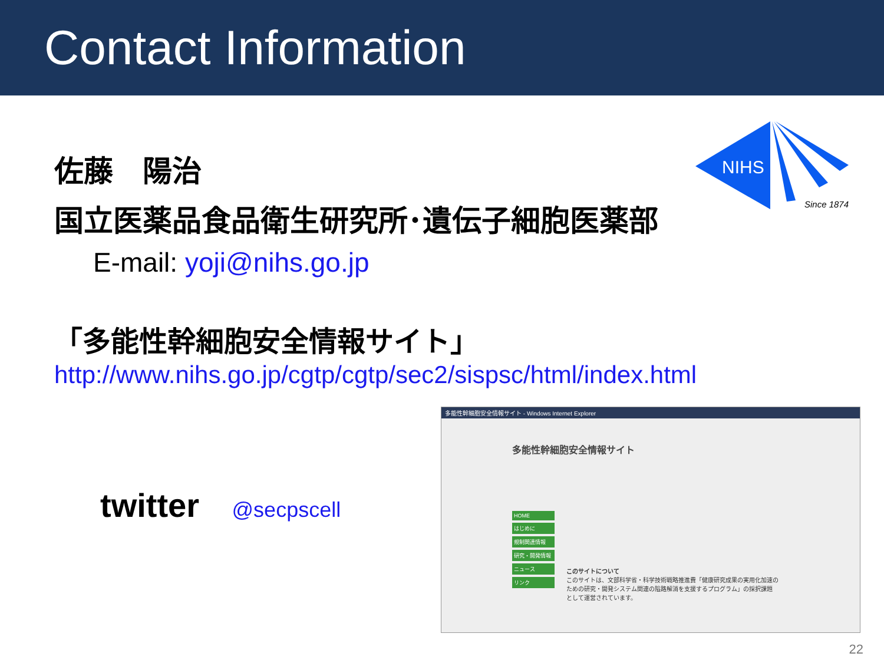Contact Information
佐藤　陽治
国立医薬品食品衛生研究所･遺伝子細胞医薬部
E-mail: yoji@nihs.go.jp
NIHS
Since 1874
「多能性幹細胞安全情報サイト」
http://www.nihs.go.jp/cgtp/cgtp/sec2/sispsc/html/index.html
twitter @secpscell
多能性幹細胞安全情報サイト - Windows Internet Explorer
多能性幹細胞安全情報サイト
HOME
はじめに
規制関連情報
研究・開発情報
ニュース
リンク
このサイトについて
このサイトは、文部科学省・科学技術戦略推進費「健康研究成果の実用化加速のための研究・開発システム関連の隘路解消を支援するプログラム」の採択課題 として運営されています。
22